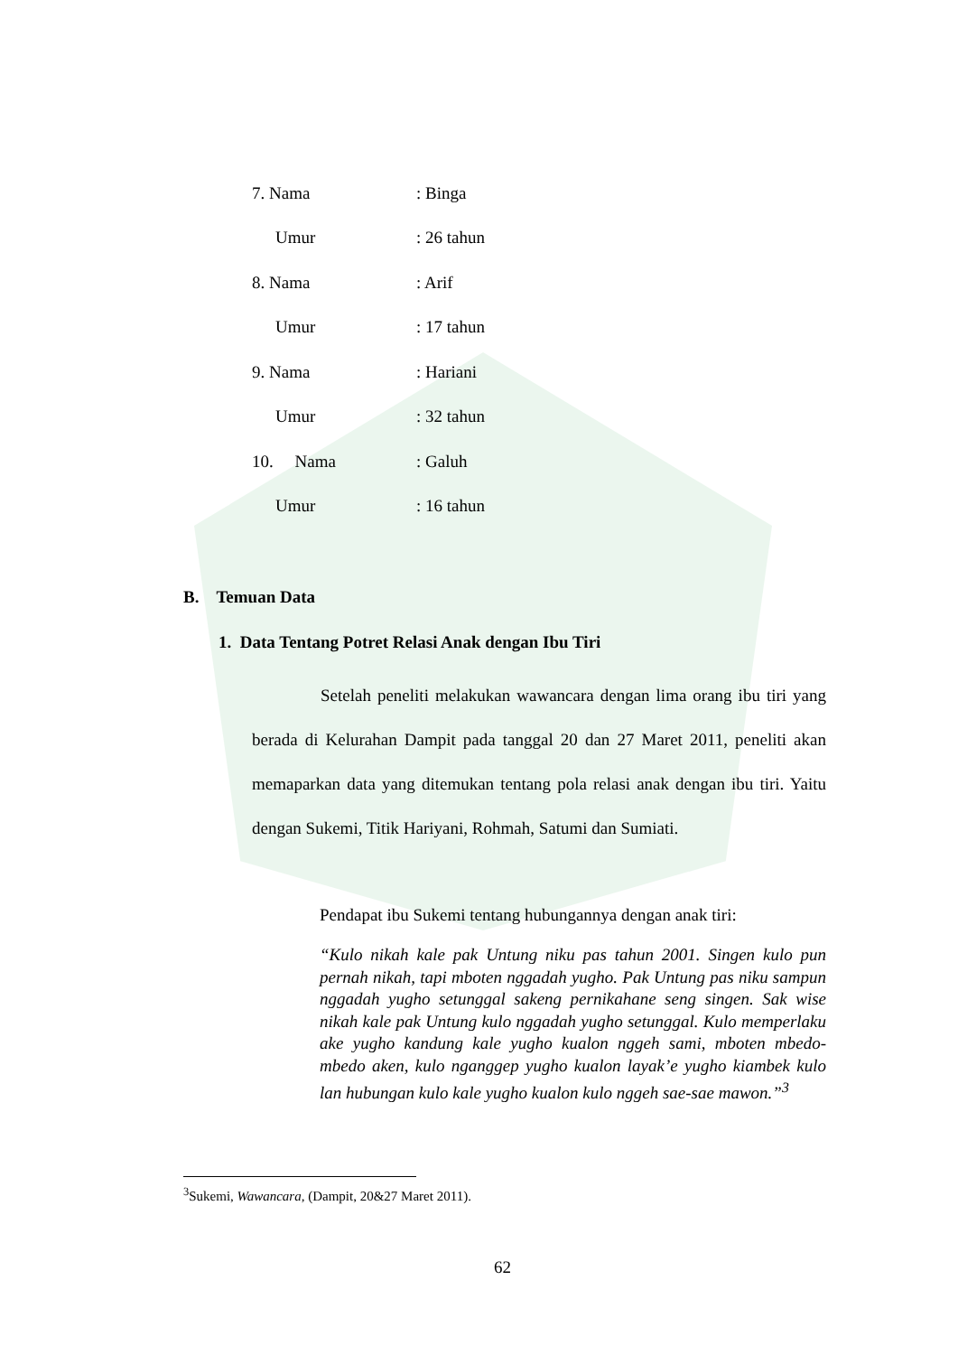7. Nama : Binga
Umur : 26 tahun
8. Nama : Arif
Umur : 17 tahun
9. Nama : Hariani
Umur : 32 tahun
10. Nama : Galuh
Umur : 16 tahun
B. Temuan Data
1. Data Tentang Potret Relasi Anak dengan Ibu Tiri
Setelah peneliti melakukan wawancara dengan lima orang ibu tiri yang berada di Kelurahan Dampit pada tanggal 20 dan 27 Maret 2011, peneliti akan memaparkan data yang ditemukan tentang pola relasi anak dengan ibu tiri. Yaitu dengan Sukemi, Titik Hariyani, Rohmah, Satumi dan Sumiati.
Pendapat ibu Sukemi tentang hubungannya dengan anak tiri:
“Kulo nikah kale pak Untung niku pas tahun 2001. Singen kulo pun pernah nikah, tapi mboten nggadah yugho. Pak Untung pas niku sampun nggadah yugho setunggal sakeng pernikahane seng singen. Sak wise nikah kale pak Untung kulo nggadah yugho setunggal. Kulo memperlaku ake yugho kandung kale yugho kualon nggeh sami, mboten mbedo-mbedo aken, kulo nganggep yugho kualon layak’e yugho kiambek kulo lan hubungan kulo kale yugho kualon kulo nggeh sae-sae mawon.”<sup>3</sup>
<sup>3</sup> Sukemi, Wawancara, (Dampit, 20&27 Maret 2011).
62